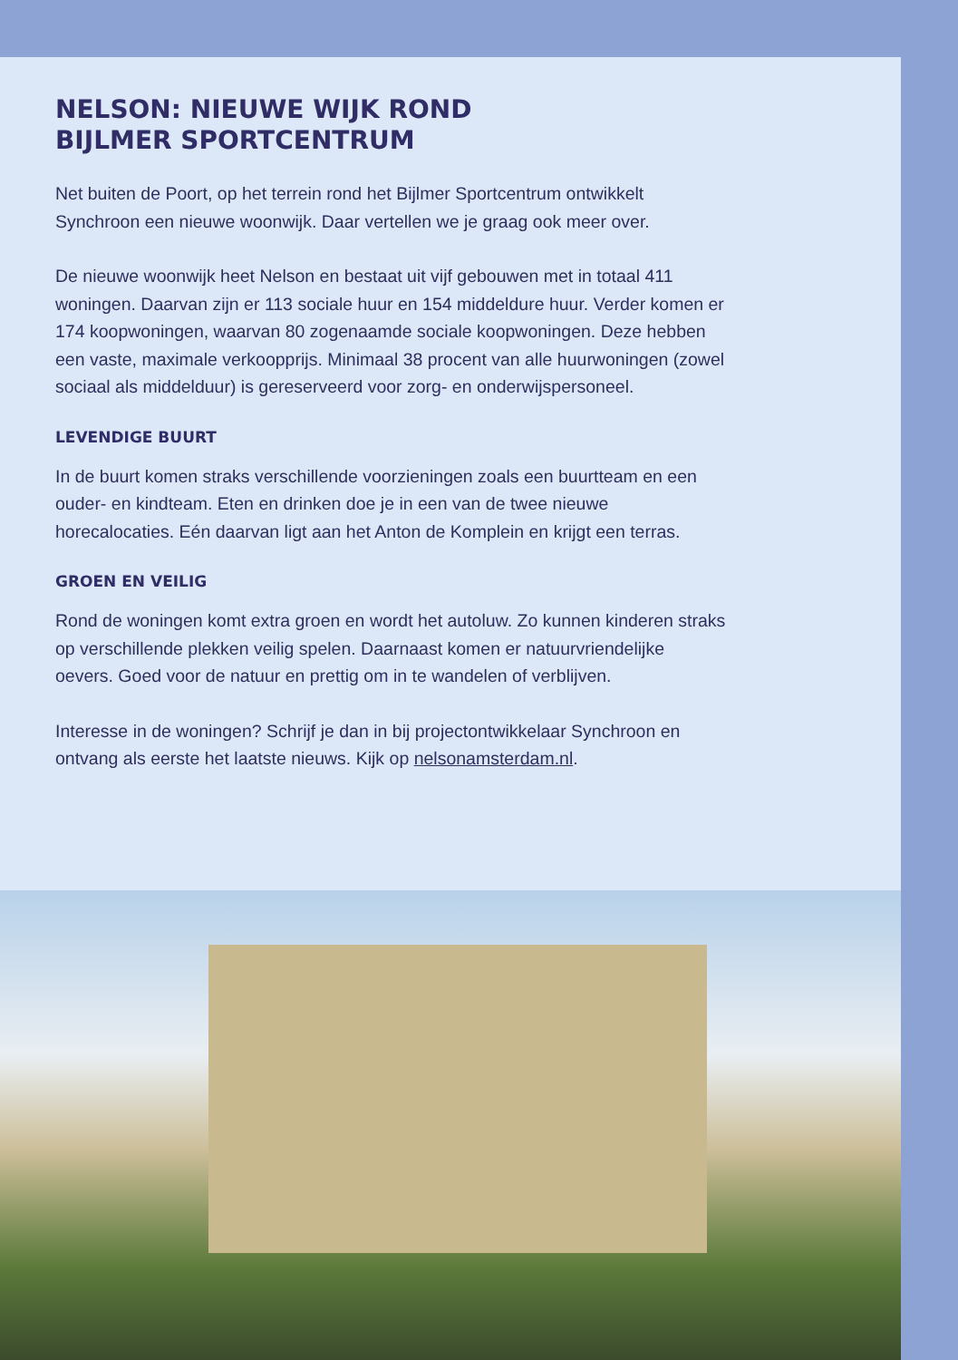NELSON: NIEUWE WIJK ROND
BIJLMER SPORTCENTRUM
Net buiten de Poort, op het terrein rond het Bijlmer Sportcentrum ontwikkelt Synchroon een nieuwe woonwijk. Daar vertellen we je graag ook meer over.
De nieuwe woonwijk heet Nelson en bestaat uit vijf gebouwen met in totaal 411 woningen. Daarvan zijn er 113 sociale huur en 154 middeldure huur. Verder komen er 174 koopwoningen, waarvan 80 zogenaamde sociale koopwoningen. Deze hebben een vaste, maximale verkoopprijs. Minimaal 38 procent van alle huurwoningen (zowel sociaal als middelduur) is gereserveerd voor zorg- en onderwijspersoneel.
LEVENDIGE BUURT
In de buurt komen straks verschillende voorzieningen zoals een buurtteam en een ouder- en kindteam. Eten en drinken doe je in een van de twee nieuwe horecalocaties. Eén daarvan ligt aan het Anton de Komplein en krijgt een terras.
GROEN EN VEILIG
Rond de woningen komt extra groen en wordt het autoluw. Zo kunnen kinderen straks op verschillende plekken veilig spelen. Daarnaast komen er natuurvriendelijke oevers. Goed voor de natuur en prettig om in te wandelen of verblijven.
Interesse in de woningen? Schrijf je dan in bij projectontwikkelaar Synchroon en ontvang als eerste het laatste nieuws. Kijk op nelsonamsterdam.nl.